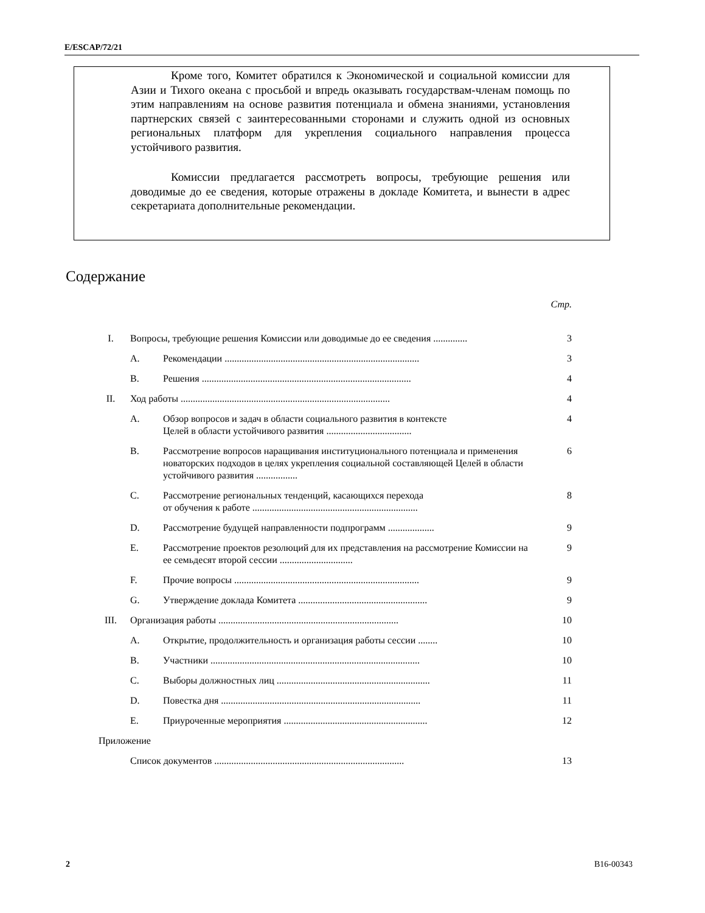E/ESCAP/72/21
Кроме того, Комитет обратился к Экономической и социальной комиссии для Азии и Тихого океана с просьбой и впредь оказывать государствам-членам помощь по этим направлениям на основе развития потенциала и обмена знаниями, установления партнерских связей с заинтересованными сторонами и служить одной из основных региональных платформ для укрепления социального направления процесса устойчивого развития.
Комиссии предлагается рассмотреть вопросы, требующие решения или доводимые до ее сведения, которые отражены в докладе Комитета, и вынести в адрес секретариата дополнительные рекомендации.
Содержание
| | | | Стр. |
| I. | Вопросы, требующие решения Комиссии или доводимые до ее сведения .............. | | 3 |
| | A. | Рекомендации ................................................................................ | 3 |
| | B. | Решения ...................................................................................... | 4 |
| II. | Ход работы ...................................................................................... | | 4 |
| | A. | Обзор вопросов и задач в области социального развития в контексте Целей в области устойчивого развития ................................... | 4 |
| | B. | Рассмотрение вопросов наращивания институционального потенциала и применения новаторских подходов в целях укрепления социальной составляющей Целей в области устойчивого развития ................. | 6 |
| | C. | Рассмотрение региональных тенденций, касающихся перехода от обучения к работе .................................................................... | 8 |
| | D. | Рассмотрение будущей направленности подпрограмм ................... | 9 |
| | E. | Рассмотрение проектов резолюций для их представления на рассмотрение Комиссии на ее семьдесят второй сессии .............................. | 9 |
| | F. | Прочие вопросы ............................................................................ | 9 |
| | G. | Утверждение доклада Комитета ..................................................... | 9 |
| III. | Организация работы .......................................................................... | | 10 |
| | A. | Открытие, продолжительность и организация работы сессии ........ | 10 |
| | B. | Участники ...................................................................................... | 10 |
| | C. | Выборы должностных лиц ............................................................... | 11 |
| | D. | Повестка дня .................................................................................. | 11 |
| | E. | Приуроченные мероприятия ........................................................... | 12 |
| Приложение | | | |
| | Список документов .............................................................................. | | 13 |
2 B16-00343